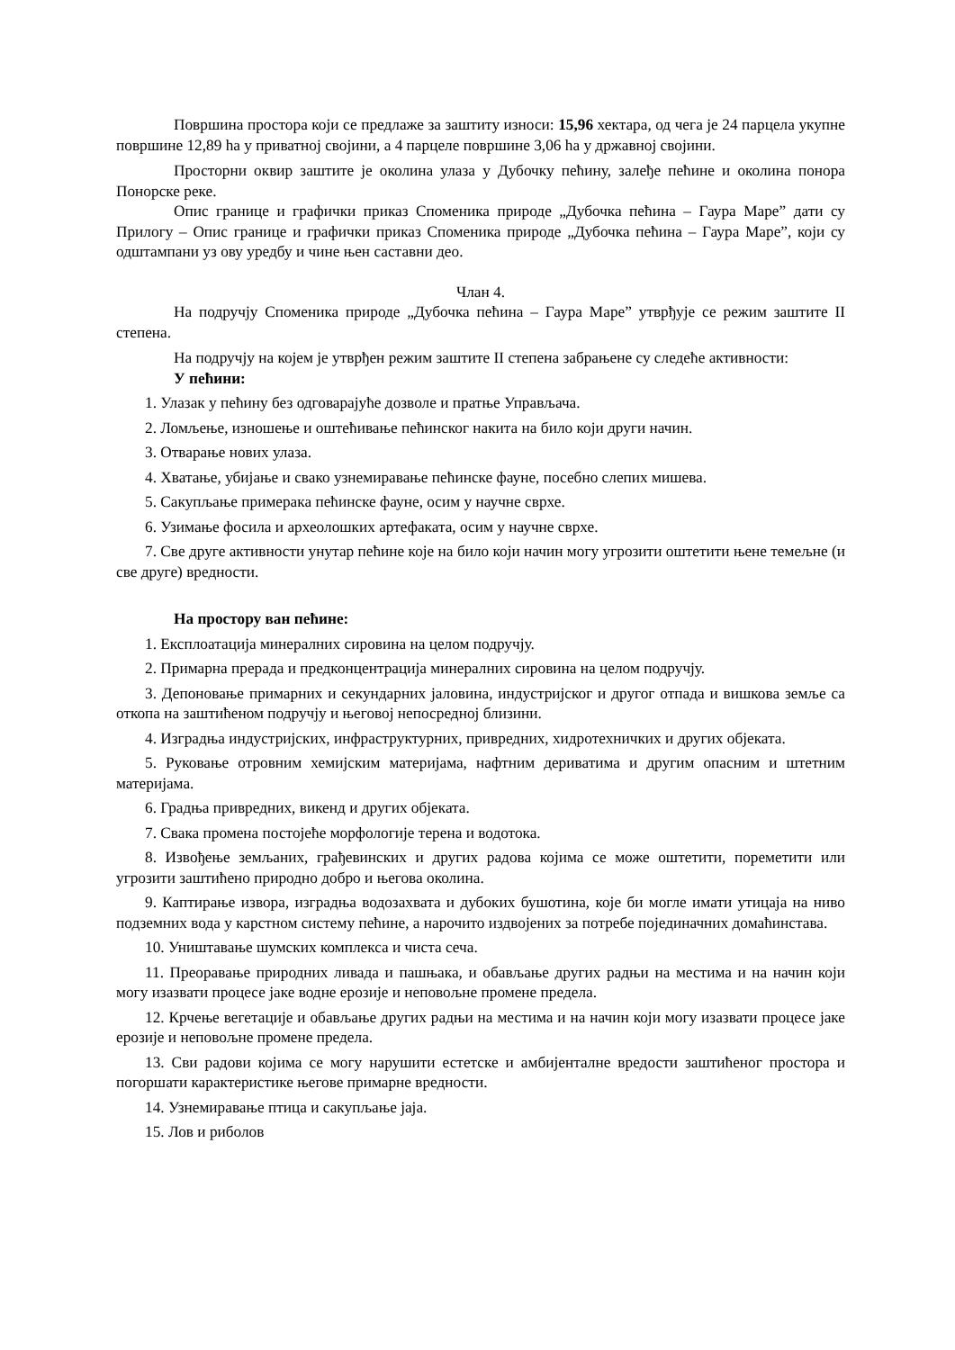Површина простора који се предлаже за заштиту износи: 15,96 хектара, од чега је 24 парцела укупне површине 12,89 hа у приватној својини, а 4 парцеле површине 3,06 hа у државној својини.
Просторни оквир заштите је околина улаза у Дубочку пећину, залеђе пећине и околина понора Понорске реке.
Опис границе и графички приказ Споменика природе „Дубочка пећина – Гаура Маре” дати су Прилогу – Опис границе и графички приказ Споменика природе „Дубочка пећина – Гаура Маре”, који су одштампани уз ову уредбу и чине њен саставни део.
Члан 4.
На подручју Споменика природе „Дубочка пећина – Гаура Маре” утврђује се режим заштите II степена.
На подручју на којем је утврђен режим заштите II степена забрањене су следеће активности:
У пећини:
1. Улазак у пећину без одговарајуће дозволе и пратње Управљача.
2. Ломљење, изношење и оштећивање пећинског накита на било који други начин.
3. Отварање нових улаза.
4. Хватање, убијање и свако узнемиравање пећинске фауне, посебно слепих мишева.
5. Сакупљање примерака пећинске фауне, осим у научне сврхе.
6. Узимање фосила и археолошких артефаката, осим у научне сврхе.
7. Све друге активности унутар пећине које на било који начин могу угрозити оштетити њене темељне (и све друге) вредности.
На простору ван пећине:
1. Експлоатација минералних сировина на целом подручју.
2. Примарна прерада и предконцентрација минералних сировина на целом подручју.
3. Депоновање примарних и секундарних јаловина, индустријског и другог отпада и вишкова земље са откопа на заштићеном подручју и његовој непосредној близини.
4. Изградња индустријских, инфраструктурних, привредних, хидротехничких и других објеката.
5. Руковање отровним хемијским материјама, нафтним дериватима и другим опасним и штетним материјама.
6. Градња привредних, викенд и других објеката.
7. Свака промена постојеће морфологије терена и водотока.
8. Извођење земљаних, грађевинских и других радова којима се може оштетити, пореметити или угрозити заштићено природно добро и његова околина.
9. Каптирање извора, изградња водозахвата и дубоких бушотина, које би могле имати утицаја на ниво подземних вода у карстном систему пећине, а нарочито издвојених за потребе појединачних домаћинстава.
10. Уништавање шумских комплекса и чиста сеча.
11. Преоравање природних ливада и пашњака, и обављање других радњи на местима и на начин који могу изазвати процесе јаке водне ерозије и неповољне промене предела.
12. Крчење вегетације и обављање других радњи на местима и на начин који могу изазвати процесе јаке ерозије и неповољне промене предела.
13. Сви радови којима се могу нарушити естетске и амбијенталне вредости заштићеног простора и погоршати карактеристике његове примарне вредности.
14. Узнемиравање птица и сакупљање јаја.
15. Лов и риболов